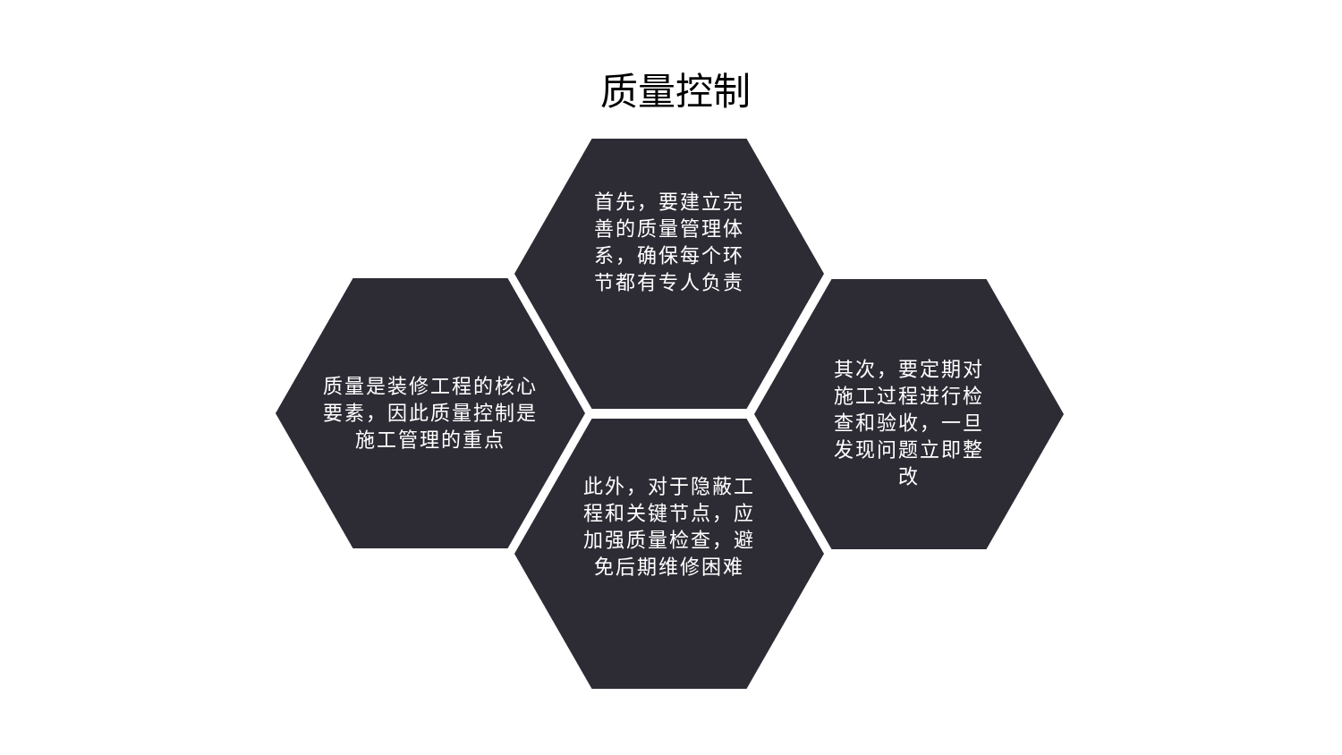质量控制
首先，要建立完善的质量管理体系，确保每个环节都有专人负责
质量是装修工程的核心要素，因此质量控制是施工管理的重点
其次，要定期对施工过程进行检查和验收，一旦发现问题立即整改
此外，对于隐蔽工程和关键节点，应加强质量检查，避免后期维修困难